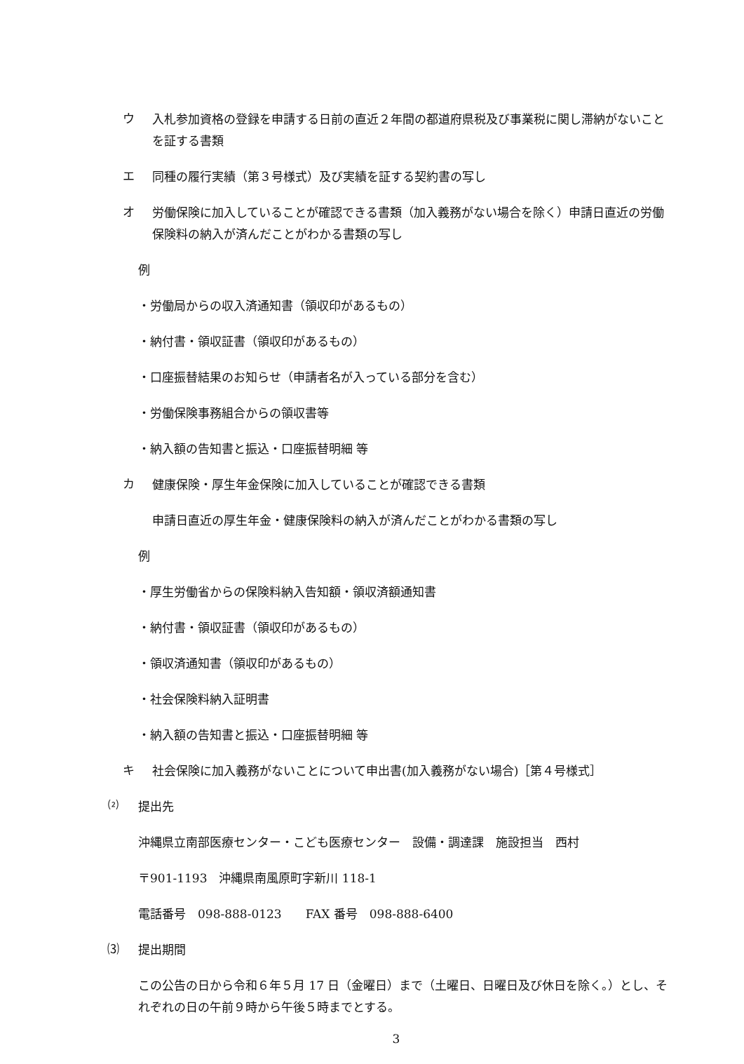ウ
入札参加資格の登録を申請する日前の直近２年間の都道府県税及び事業税に関し滞納がないことを証する書類
エ
同種の履行実績（第３号様式）及び実績を証する契約書の写し
オ
労働保険に加入していることが確認できる書類（加入義務がない場合を除く）申請日直近の労働保険料の納入が済んだことがわかる書類の写し
例
・労働局からの収入済通知書（領収印があるもの）
・納付書・領収証書（領収印があるもの）
・口座振替結果のお知らせ（申請者名が入っている部分を含む）
・労働保険事務組合からの領収書等
・納入額の告知書と振込・口座振替明細 等
カ
健康保険・厚生年金保険に加入していることが確認できる書類
申請日直近の厚生年金・健康保険料の納入が済んだことがわかる書類の写し
例
・厚生労働省からの保険料納入告知額・領収済額通知書
・納付書・領収証書（領収印があるもの）
・領収済通知書（領収印があるもの）
・社会保険料納入証明書
・納入額の告知書と振込・口座振替明細 等
キ
社会保険に加入義務がないことについて申出書(加入義務がない場合)［第４号様式］
⑵
提出先
沖縄県立南部医療センター・こども医療センター　設備・調達課　施設担当　西村
〒901-1193　沖縄県南風原町字新川 118-1
電話番号　098-888-0123　　FAX 番号　098-888-6400
⑶
提出期間
この公告の日から令和６年５月 17 日（金曜日）まで（土曜日、日曜日及び休日を除く。）とし、それぞれの日の午前９時から午後５時までとする。
3